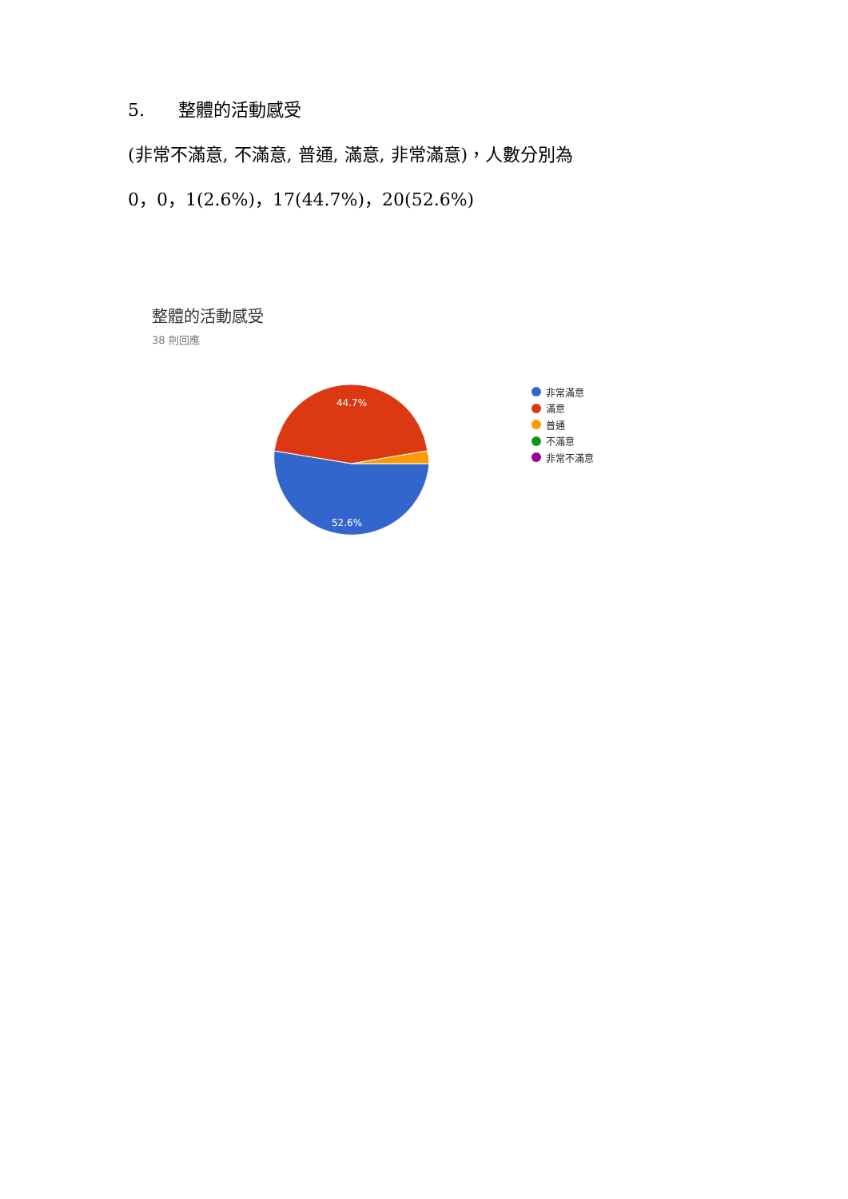5. 整體的活動感受
(非常不滿意, 不滿意, 普通, 滿意, 非常滿意)，人數分別為
0，0，1(2.6%)，17(44.7%)，20(52.6%)
整體的活動感受
38 則回應
44.7%
52.6%
非常滿意
滿意
普通
不滿意
非常不滿意